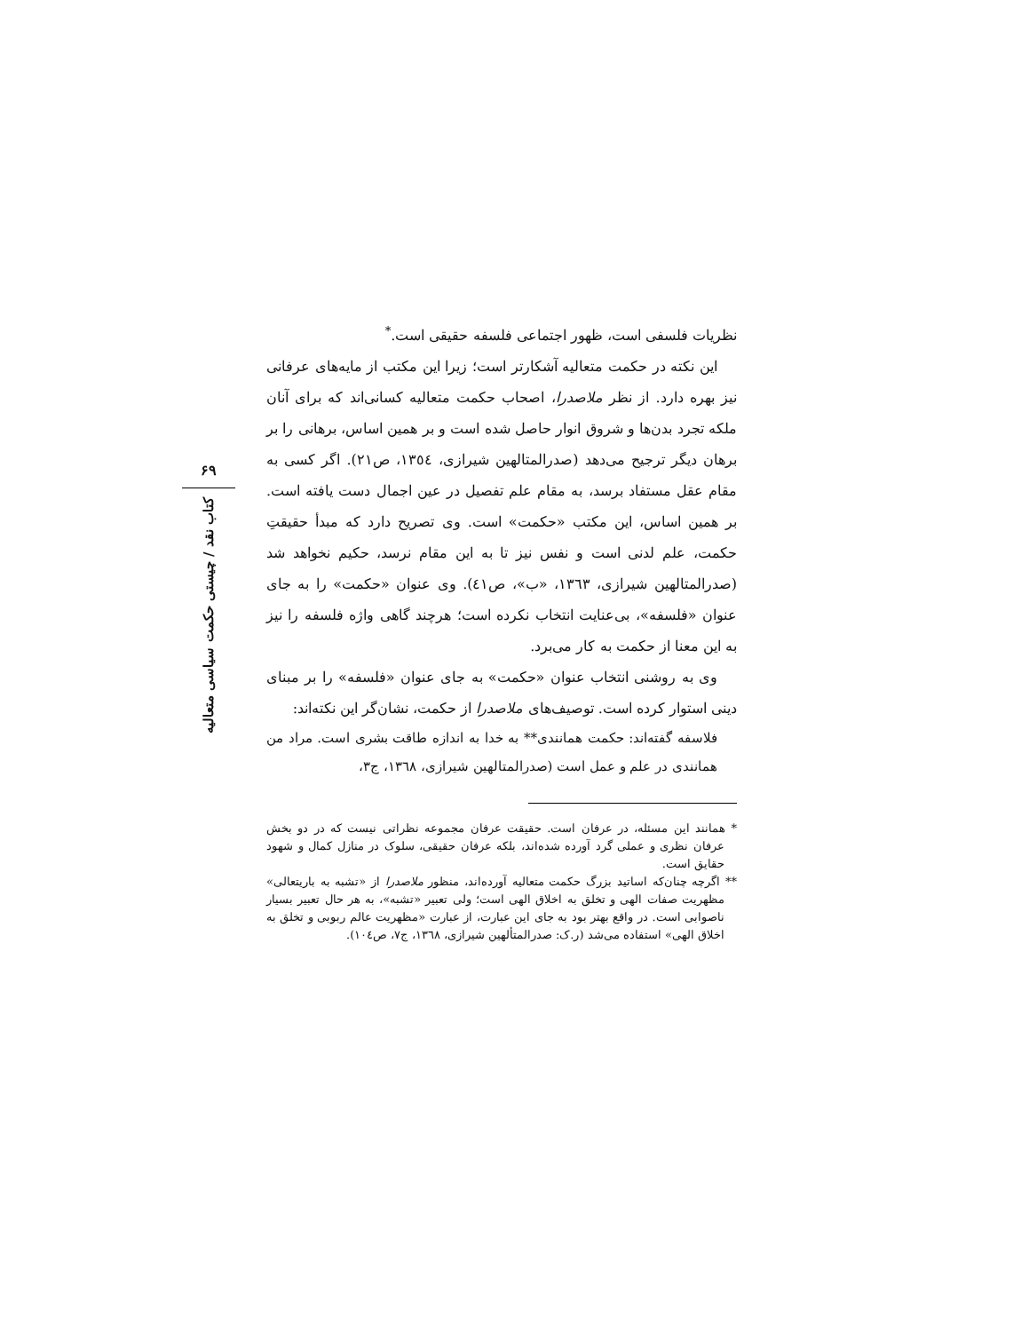۶۹
کتاب نقد / چیستی حکمت سیاسی متعالیه
نظریات فلسفی است، ظهور اجتماعی فلسفه حقیقی است.<sup>*</sup>
این نکته در حکمت متعالیه آشکارتر است؛ زیرا این مکتب از مایه‌های عرفانی نیز بهره دارد. از نظر ملاصدرا، اصحاب حکمت متعالیه کسانی‌اند که برای آنان ملکه تجرد بدن‌ها و شروق انوار حاصل شده است و بر همین اساس، برهانی را بر برهان دیگر ترجیح می‌دهد (صدرالمتالهین شیرازی، ١٣٥٤، ص٢١). اگر کسی به مقام عقل مستفاد برسد، به مقام علم تفصیل در عین اجمال دست یافته است. بر همین اساس، این مکتب «حکمت» است. وی تصریح دارد که مبدأ حقیقتِ حکمت، علم لدنی است و نفس نیز تا به این مقام نرسد، حکیم نخواهد شد (صدرالمتالهین شیرازی، ١٣٦٣، «ب»، ص٤١). وی عنوان «حکمت» را به جای عنوان «فلسفه»، بی‌عنایت انتخاب نکرده است؛ هرچند گاهی واژه فلسفه را نیز به این معنا از حکمت به کار می‌برد.
وی به روشنی انتخاب عنوان «حکمت» به جای عنوان «فلسفه» را بر مبنای دینی استوار کرده است. توصیف‌های ملاصدرا از حکمت، نشان‌گر این نکته‌اند:
فلاسفه گفته‌اند: حکمت همانندی** به خدا به اندازه طاقت بشری است. مراد من همانندی در علم و عمل است (صدرالمتالهین شیرازی، ١٣٦٨، ج٣،
* همانند این مسئله، در عرفان است. حقیقت عرفان مجموعه نظراتی نیست که در دو بخش عرفان نظری و عملی گرد آورده شده‌اند، بلکه عرفان حقیقی، سلوک در منازل کمال و شهود حقایق است.
** اگرچه چنان‌که اساتید بزرگ حکمت متعالیه آورده‌اند، منظور ملاصدرا از «تشبه به باریتعالی» مظهریت صفات الهی و تخلق به اخلاق الهی است؛ ولی تعبیر «تشبه»، به هر حال تعبیر بسیار ناصوابی است. در واقع بهتر بود به جای این عبارت، از عبارت «مظهریت عالم ربوبی و تخلق به اخلاق الهی» استفاده می‌شد (ر.ک: صدرالمتألهین شیرازی، ١٣٦٨، ج٧، ص١٠٤).